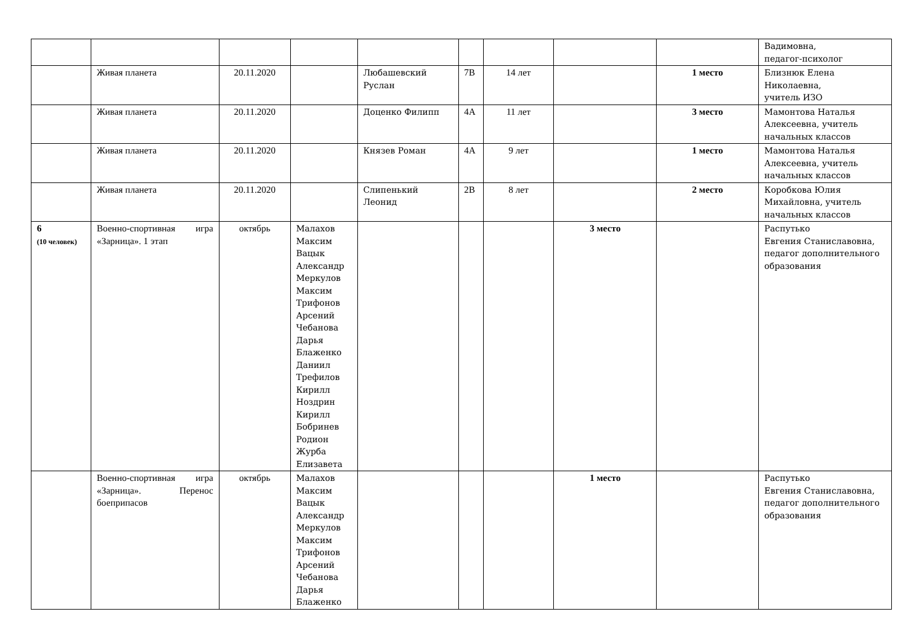| | | | | | | | | | Вадимовна, педагог-психолог |
| | Живая планета | 20.11.2020 | | Любашевский Руслан | 7В | 14 лет | | 1 место | Близнюк Елена Николаевна, учитель ИЗО |
| | Живая планета | 20.11.2020 | | Доценко Филипп | 4А | 11 лет | | 3 место | Мамонтова Наталья Алексеевна, учитель начальных классов |
| | Живая планета | 20.11.2020 | | Князев Роман | 4А | 9 лет | | 1 место | Мамонтова Наталья Алексеевна, учитель начальных классов |
| | Живая планета | 20.11.2020 | | Слипенький Леонид | 2В | 8 лет | | 2 место | Коробкова Юлия Михайловна, учитель начальных классов |
| 6 (10 человек) | Военно-спортивная игра «Зарница». 1 этап | октябрь | Малахов Максим Вацык Александр Меркулов Максим Трифонов Арсений Чебанова Дарья Блаженко Даниил Трефилов Кирилл Ноздрин Кирилл Бобринев Родион Журба Елизавета | | | | 3 место | | Распутько Евгения Станиславовна, педагог дополнительного образования |
| | Военно-спортивная игра «Зарница». Перенос боеприпасов | октябрь | Малахов Максим Вацык Александр Меркулов Максим Трифонов Арсений Чебанова Дарья Блаженко | | | | 1 место | | Распутько Евгения Станиславовна, педагог дополнительного образования |